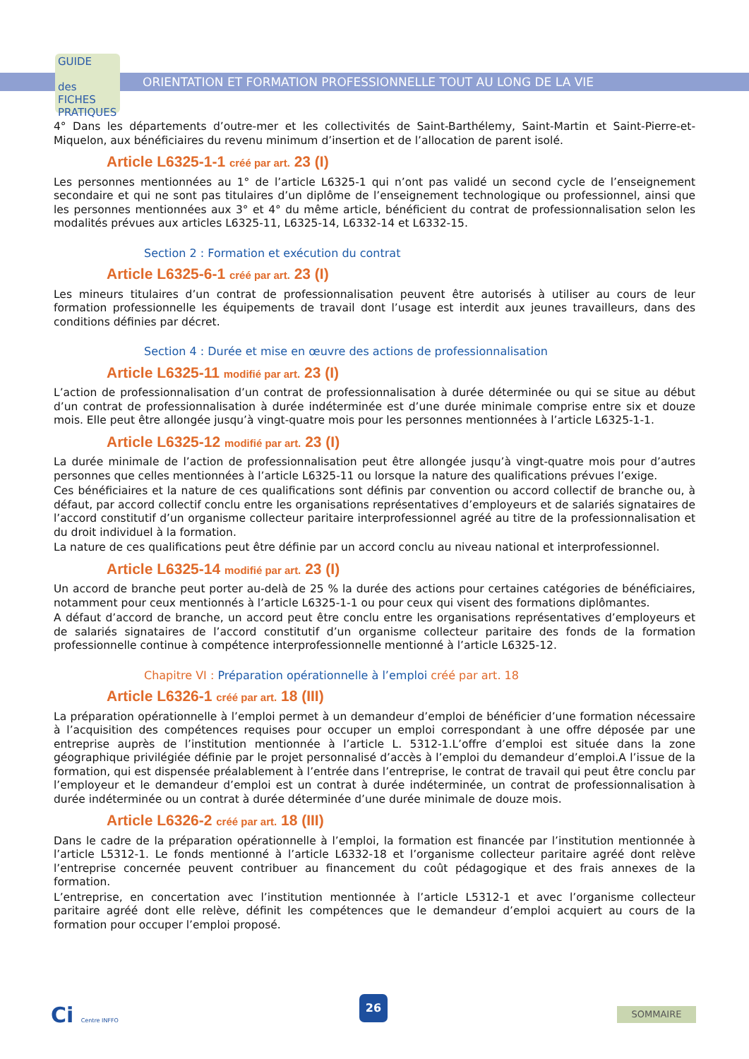GUIDE
des FICHES PRATIQUES
ORIENTATION ET FORMATION PROFESSIONNELLE TOUT AU LONG DE LA VIE
4° Dans les départements d’outre-mer et les collectivités de Saint-Barthélemy, Saint-Martin et Saint-Pierre-et-Miquelon, aux bénéficiaires du revenu minimum d’insertion et de l’allocation de parent isolé.
Article L6325-1-1 créé par art. 23 (I)
Les personnes mentionnées au 1° de l’article L6325-1 qui n’ont pas validé un second cycle de l’enseignement secondaire et qui ne sont pas titulaires d’un diplôme de l’enseignement technologique ou professionnel, ainsi que les personnes mentionnées aux 3° et 4° du même article, bénéficient du contrat de professionnalisation selon les modalités prévues aux articles L6325-11, L6325-14, L6332-14 et L6332-15.
Section 2 : Formation et exécution du contrat
Article L6325-6-1 créé par art. 23 (I)
Les mineurs titulaires d’un contrat de professionnalisation peuvent être autorisés à utiliser au cours de leur formation professionnelle les équipements de travail dont l’usage est interdit aux jeunes travailleurs, dans des conditions définies par décret.
Section 4 : Durée et mise en œuvre des actions de professionnalisation
Article L6325-11 modifié par art. 23 (I)
L’action de professionnalisation d’un contrat de professionnalisation à durée déterminée ou qui se situe au début d’un contrat de professionnalisation à durée indéterminée est d’une durée minimale comprise entre six et douze mois. Elle peut être allongée jusqu’à vingt-quatre mois pour les personnes mentionnées à l’article L6325-1-1.
Article L6325-12 modifié par art. 23 (I)
La durée minimale de l’action de professionnalisation peut être allongée jusqu’à vingt-quatre mois pour d’autres personnes que celles mentionnées à l’article L6325-11 ou lorsque la nature des qualifications prévues l’exige.
Ces bénéficiaires et la nature de ces qualifications sont définis par convention ou accord collectif de branche ou, à défaut, par accord collectif conclu entre les organisations représentatives d’employeurs et de salariés signataires de l’accord constitutif d’un organisme collecteur paritaire interprofessionnel agréé au titre de la professionnalisation et du droit individuel à la formation.
La nature de ces qualifications peut être définie par un accord conclu au niveau national et interprofessionnel.
Article L6325-14 modifié par art. 23 (I)
Un accord de branche peut porter au-delà de 25 % la durée des actions pour certaines catégories de bénéficiaires, notamment pour ceux mentionnés à l’article L6325-1-1 ou pour ceux qui visent des formations diplômantes.
A défaut d’accord de branche, un accord peut être conclu entre les organisations représentatives d’employeurs et de salariés signataires de l’accord constitutif d’un organisme collecteur paritaire des fonds de la formation professionnelle continue à compétence interprofessionnelle mentionné à l’article L6325-12.
Chapitre VI : Préparation opérationnelle à l’emploi créé par art. 18
Article L6326-1 créé par art. 18 (III)
La préparation opérationnelle à l’emploi permet à un demandeur d’emploi de bénéficier d’une formation nécessaire à l’acquisition des compétences requises pour occuper un emploi correspondant à une offre déposée par une entreprise auprès de l’institution mentionnée à l’article L. 5312-1.L’offre d’emploi est située dans la zone géographique privilégiée définie par le projet personnalisé d’accès à l’emploi du demandeur d’emploi.A l’issue de la formation, qui est dispensée préalablement à l’entrée dans l’entreprise, le contrat de travail qui peut être conclu par l’employeur et le demandeur d’emploi est un contrat à durée indéterminée, un contrat de professionnalisation à durée indéterminée ou un contrat à durée déterminée d’une durée minimale de douze mois.
Article L6326-2 créé par art. 18 (III)
Dans le cadre de la préparation opérationnelle à l’emploi, la formation est financée par l’institution mentionnée à l’article L5312-1. Le fonds mentionné à l’article L6332-18 et l’organisme collecteur paritaire agréé dont relève l’entreprise concernée peuvent contribuer au financement du coût pédagogique et des frais annexes de la formation.
L’entreprise, en concertation avec l’institution mentionnée à l’article L5312-1 et avec l’organisme collecteur paritaire agréé dont elle relève, définit les compétences que le demandeur d’emploi acquiert au cours de la formation pour occuper l’emploi proposé.
Ci Centre INFFO
26
SOMMAIRE